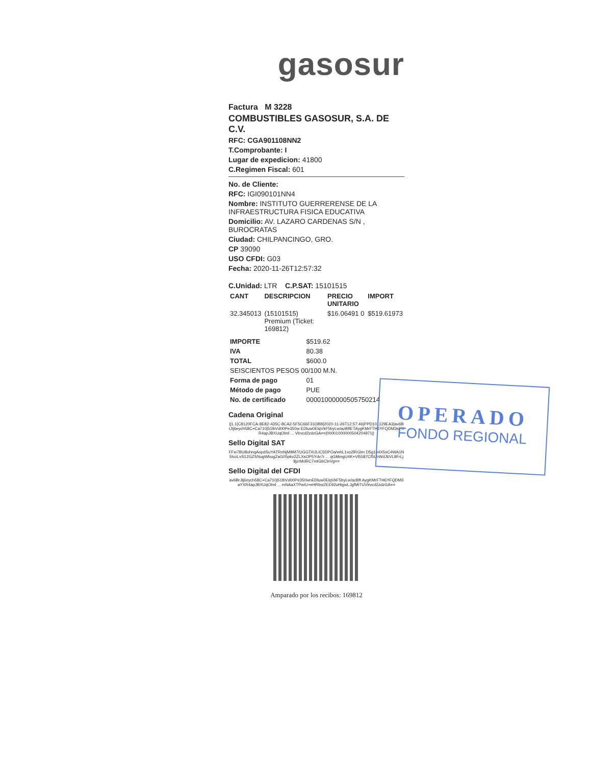gasosur
Factura M 3228
COMBUSTIBLES GASOSUR, S.A. DE C.V.
RFC: CGA901108NN2
T.Comprobante: I
Lugar de expedicion: 41800
C.Regimen Fiscal: 601
No. de Cliente:
RFC: IGI090101NN4
Nombre: INSTITUTO GUERRERENSE DE LA INFRAESTRUCTURA FISICA EDUCATIVA
Domicilio: AV. LAZARO CARDENAS S/N , BUROCRATAS
Ciudad: CHILPANCINGO, GRO.
CP 39090
USO CFDI: G03
Fecha: 2020-11-26T12:57:32
C.Unidad: LTR C.P.SAT: 15101515
| CANT | DESCRIPCION | PRECIO UNITARIO | IMPORT |
| --- | --- | --- | --- |
| 32.345013 | (15101515) Premium (Ticket: 169812) | $16.06491 0 | $519.61973 |
| IMPORTE | $519.62 |
| IVA | 80.38 |
| TOTAL | $600.0 |
| SEISCIENTOS PESOS 00/100 M.N. | |
| Forma de pago | 01 |
| Método de pago | PUE |
| No. de certificado | 00001000000505750214 |
Cadena Original
||1.1|C8120FCA-8E82-435C-8CA2-5F5C66F31DBB|2020-11-26T12:57:46|PPD101129EA3|av6BrJlj6eych58C+Ca710j51lbVd00Pe350w EDluw0ElqVkF5byLw/azBftETAygKMrFTH6YFQDM3sYXR4apJBXUqOlml ... Vlrvcd2zdzGA==|00001000000504204971||
Sello Digital SAT
FFw7BU8ohnqAopdSuYATRnNjM9M7/UGGTi0JLiC5DPOa/whL1vo2lRGIm D5g1p4X5sC4WA1N5tvzLvS12GZSNugWbugZaG05pkv2ZLXsOP5Ydv7r ... qGMmgU4K+Vl5587Cf5LhWdJ6VL8FrLj8jzrMdRC7mtGbClnVg==
Sello Digital del CFDI
av6BrJlj6eych58C+Ca710j51lbVd00Pe350wnEDluw0ElqVkF5byLw/azBft AygKMrFTH6YFQDM3aYXR4apJBXUqOlml ... mNAaXTPwiU+eHRbw2EE92uHigwLJgfMiTUVlrvcd2zdzGA==
Amparado por los recibos: 169812
OPERADO
FONDO REGIONAL